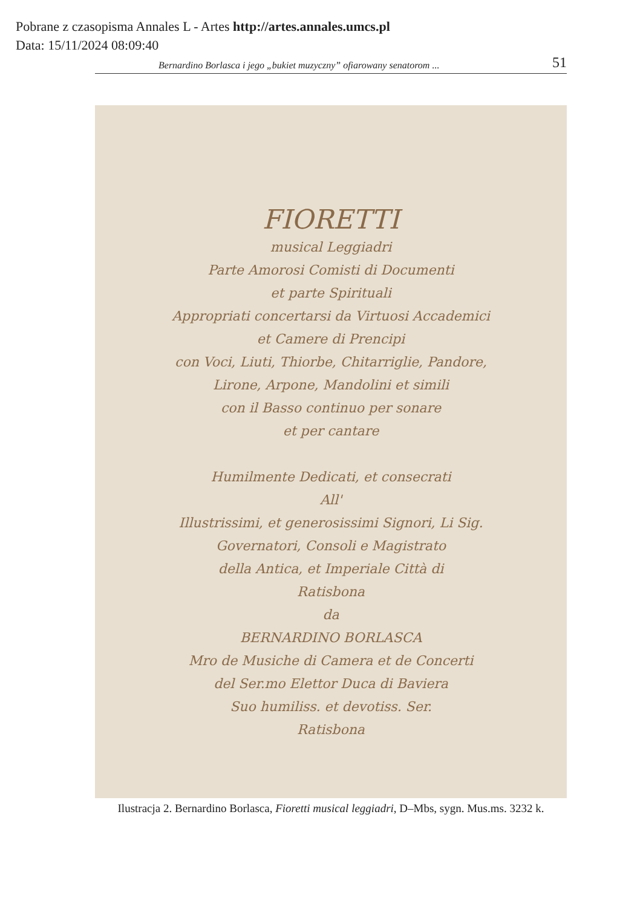Pobrane z czasopisma Annales L - Artes http://artes.annales.umcs.pl
Data: 15/11/2024 08:09:40
Bernardino Borlasca i jego „bukiet muzyczny” ofiarowany senatorom ... 51
FIORETTI
musical Leggiadri
Parte Amorosi Comisti di Documenti
et parte Spirituali
Appropriati concertarsi da Virtuosi Accademici
et Camere di Prencipi
con Voci, Liuti, Thiorbe, Chitarriglie, Pandore,
Lirone, Arpone, Mandolini et simili
con il Basso continuo per sonare
et per cantare
Humilmente Dedicati, et consecrati
All'
Illustrissimi, et generosissimi Signori, Li Sig.
Governatori, Consoli e Magistrato
della Antica, et Imperiale Città di
Ratisbona
da
BERNARDINO BORLASCA
Mro de Musiche di Camera et de Concerti
del Ser.mo Elettor Duca di Baviera
Suo humiliss. et devotiss. Ser.
Ratisbona
Ilustracja 2. Bernardino Borlasca, Fioretti musical leggiadri, D–Mbs, sygn. Mus.ms. 3232 k.